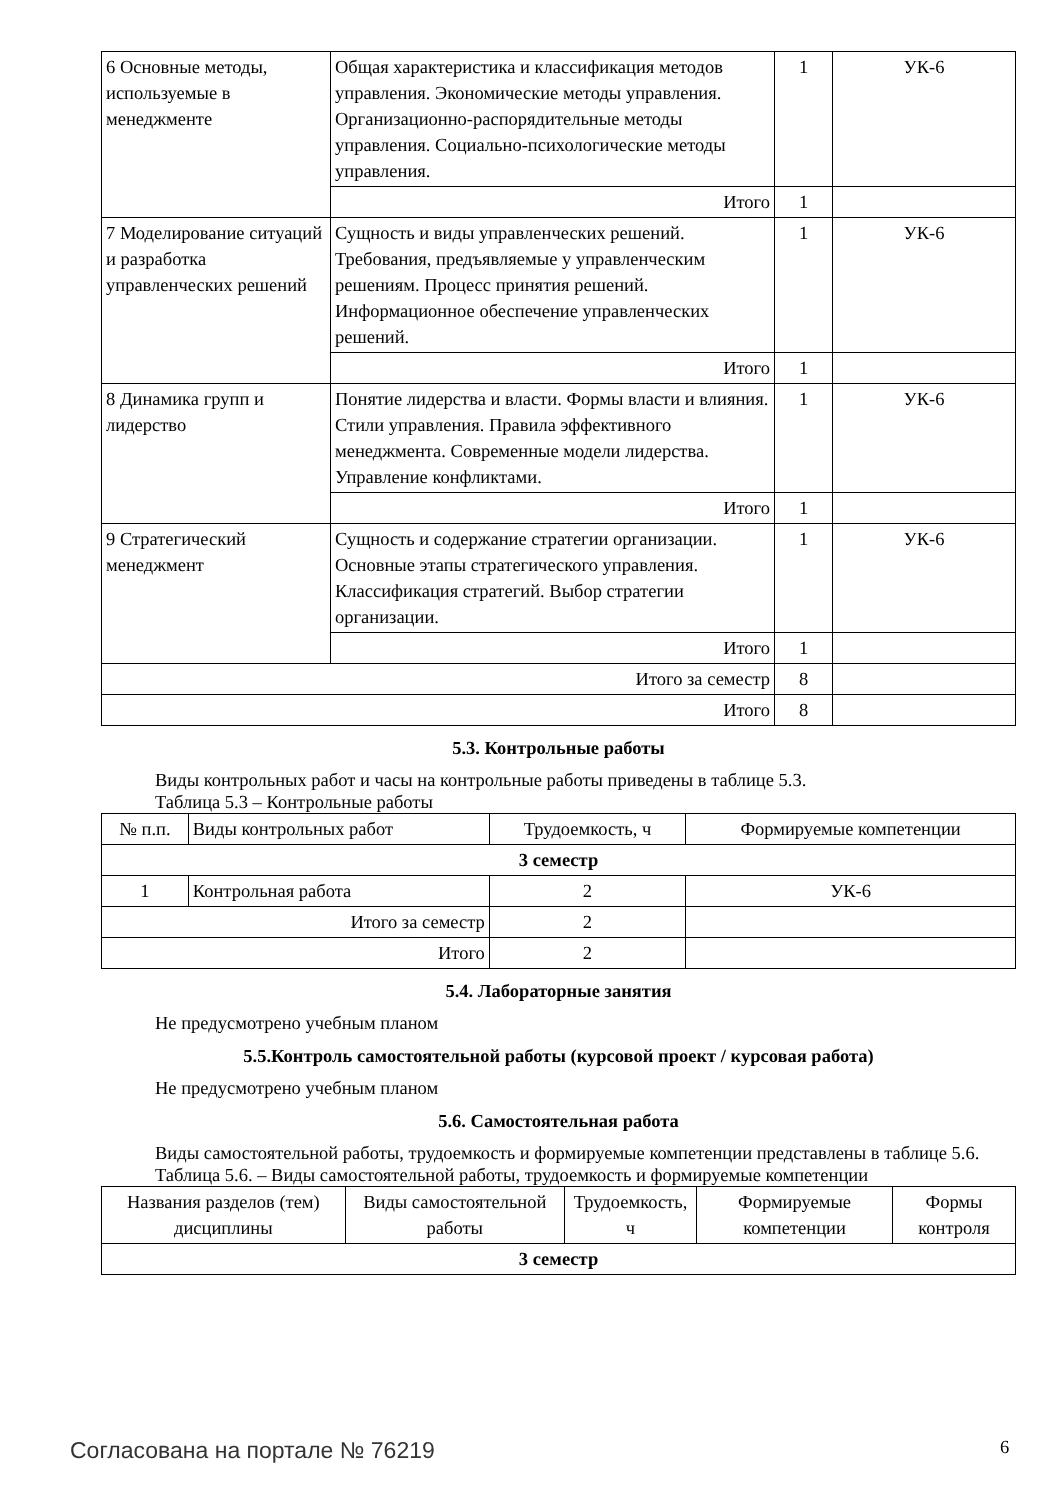| 6 Основные методы, используемые в менеджменте | Общая характеристика и классификация методов управления. Экономические методы управления. Организационно-распорядительные методы управления. Социально-психологические методы управления. | 1 | УК-6 |
| | Итого | 1 | |
| 7 Моделирование ситуаций и разработка управленческих решений | Сущность и виды управленческих решений. Требования, предъявляемые у управленческим решениям. Процесс принятия решений. Информационное обеспечение управленческих решений. | 1 | УК-6 |
| | Итого | 1 | |
| 8 Динамика групп и лидерство | Понятие лидерства и власти. Формы власти и влияния. Стили управления. Правила эффективного менеджмента. Современные модели лидерства. Управление конфликтами. | 1 | УК-6 |
| | Итого | 1 | |
| 9 Стратегический менеджмент | Сущность и содержание стратегии организации. Основные этапы стратегического управления. Классификация стратегий. Выбор стратегии организации. | 1 | УК-6 |
| | Итого | 1 | |
| Итого за семестр | | 8 | |
| Итого | | 8 | |
5.3. Контрольные работы
Виды контрольных работ и часы на контрольные работы приведены в таблице 5.3.
Таблица 5.3 – Контрольные работы
| № п.п. | Виды контрольных работ | Трудоемкость, ч | Формируемые компетенции |
| --- | --- | --- | --- |
| 3 семестр | | | |
| 1 | Контрольная работа | 2 | УК-6 |
| Итого за семестр | | 2 | |
| Итого | | 2 | |
5.4. Лабораторные занятия
Не предусмотрено учебным планом
5.5.Контроль самостоятельной работы (курсовой проект / курсовая работа)
Не предусмотрено учебным планом
5.6. Самостоятельная работа
Виды самостоятельной работы, трудоемкость и формируемые компетенции представлены в таблице 5.6.
Таблица 5.6. – Виды самостоятельной работы, трудоемкость и формируемые компетенции
| Названия разделов (тем) дисциплины | Виды самостоятельной работы | Трудоемкость, ч | Формируемые компетенции | Формы контроля |
| --- | --- | --- | --- | --- |
| 3 семестр | | | | |
Согласована на портале № 76219 6